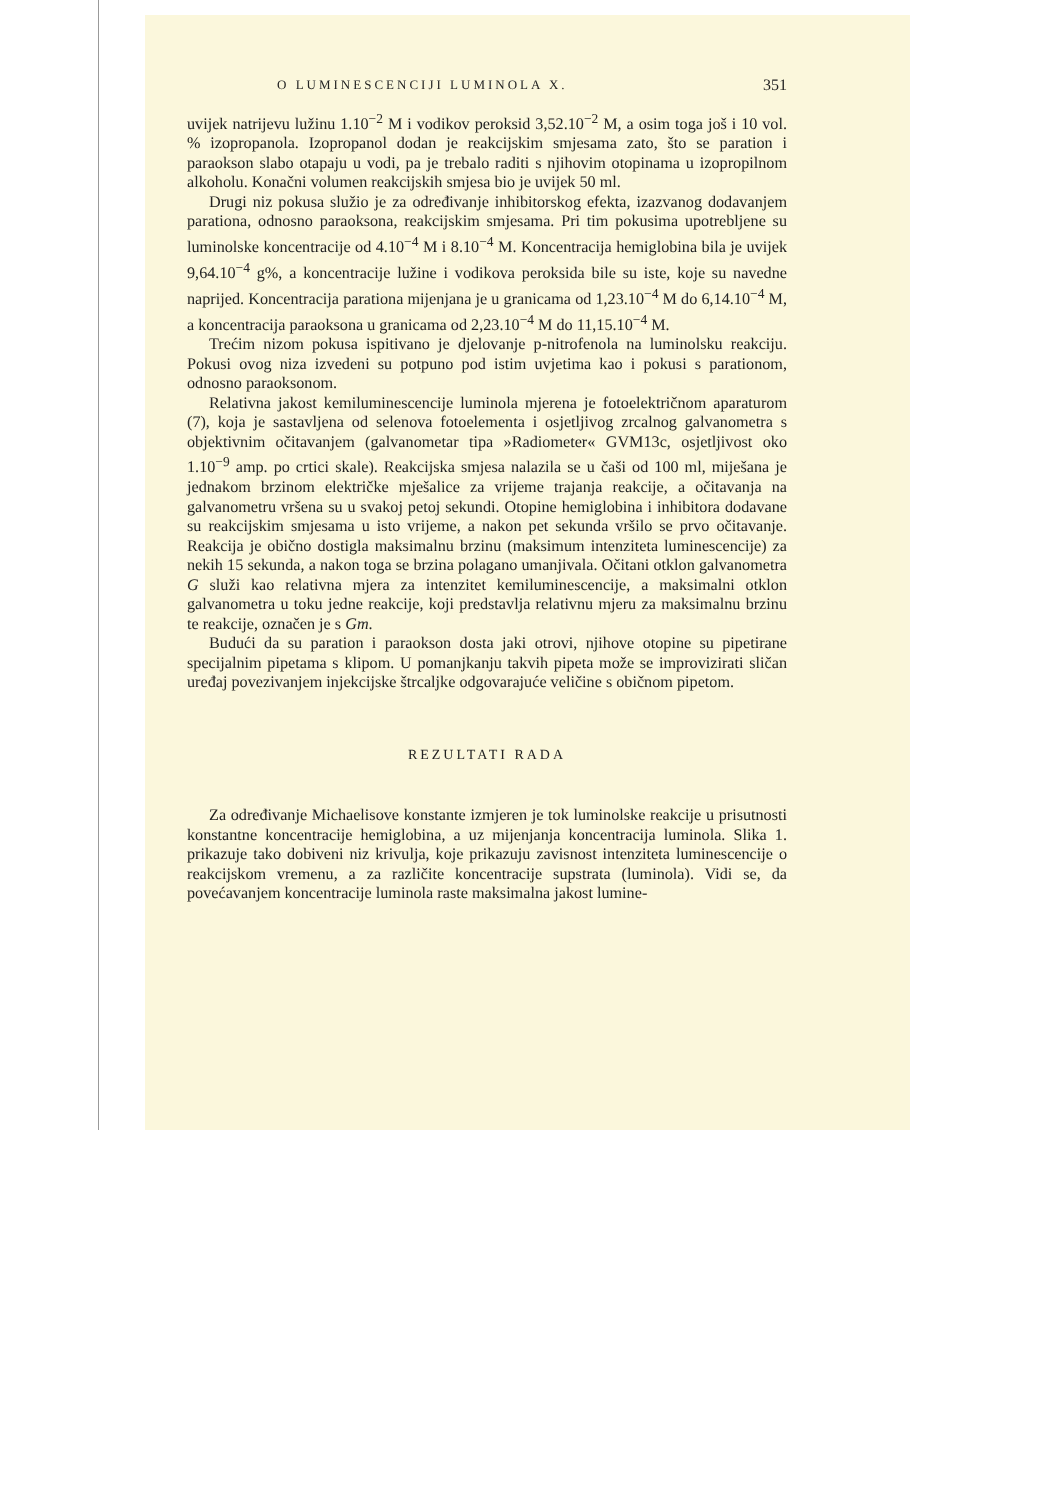O LUMINESCENCIJI LUMINOLA X. 351
uvijek natrijevu lužinu 1.10<sup>−2</sup> M i vodikov peroksid 3,52.10<sup>−2</sup> M, a osim toga još i 10 vol. % izopropanola. Izopropanol dodan je reakcijskim smjesama zato, što se paration i paraokson slabo otapaju u vodi, pa je trebalo raditi s njihovim otopinama u izopropilnom alkoholu. Konačni volumen reakcijskih smjesa bio je uvijek 50 ml.
Drugi niz pokusa služio je za određivanje inhibitorskog efekta, izazvanog dodavanjem parationa, odnosno paraoksona, reakcijskim smjesama. Pri tim pokusima upotrebljene su luminolske koncentracije od 4.10<sup>−4</sup> M i 8.10<sup>−4</sup> M. Koncentracija hemiglobina bila je uvijek 9,64.10<sup>−4</sup> g%, a koncentracije lužine i vodikova peroksida bile su iste, koje su navedne naprijed. Koncentracija parationa mijenjana je u granicama od 1,23.10<sup>−4</sup> M do 6,14.10<sup>−4</sup> M, a koncentracija paraoksona u granicama od 2,23.10<sup>−4</sup> M do 11,15.10<sup>−4</sup> M.
Trećim nizom pokusa ispitivano je djelovanje p-nitrofenola na luminolsku reakciju. Pokusi ovog niza izvedeni su potpuno pod istim uvjetima kao i pokusi s parationom, odnosno paraoksonom.
Relativna jakost kemiluminescencije luminola mjerena je fotoelektričnom aparaturom (7), koja je sastavljena od selenova fotoelementa i osjetljivog zrcalnog galvanometra s objektivnim očitavanjem (galvanometar tipa »Radiometer« GVM13c, osjetljivost oko 1.10<sup>−9</sup> amp. po crtici skale). Reakcijska smjesa nalazila se u čaši od 100 ml, miješana je jednakom brzinom električke mješalice za vrijeme trajanja reakcije, a očitavanja na galvanometru vršena su u svakoj petoj sekundi. Otopine hemiglobina i inhibitora dodavane su reakcijskim smjesama u isto vrijeme, a nakon pet sekunda vršilo se prvo očitavanje. Reakcija je obično dostigla maksimalnu brzinu (maksimum intenziteta luminescencije) za nekih 15 sekunda, a nakon toga se brzina polagano umanjivala. Očitani otklon galvanometra G služi kao relativna mjera za intenzitet kemiluminescencije, a maksimalni otklon galvanometra u toku jedne reakcije, koji predstavlja relativnu mjeru za maksimalnu brzinu te reakcije, označen je s Gm.
Budući da su paration i paraokson dosta jaki otrovi, njihove otopine su pipetirane specijalnim pipetama s klipom. U pomanjkanju takvih pipeta može se improvizirati sličan uređaj povezivanjem injekcijske štrcaljke odgovarajuće veličine s običnom pipetom.
REZULTATI RADA
Za određivanje Michaelisove konstante izmjeren je tok luminolske reakcije u prisutnosti konstantne koncentracije hemiglobina, a uz mijenjanja koncentracija luminola. Slika 1. prikazuje tako dobiveni niz krivulja, koje prikazuju zavisnost intenziteta luminescencije o reakcijskom vremenu, a za različite koncentracije supstrata (luminola). Vidi se, da povećavanjem koncentracije luminola raste maksimalna jakost lumine-